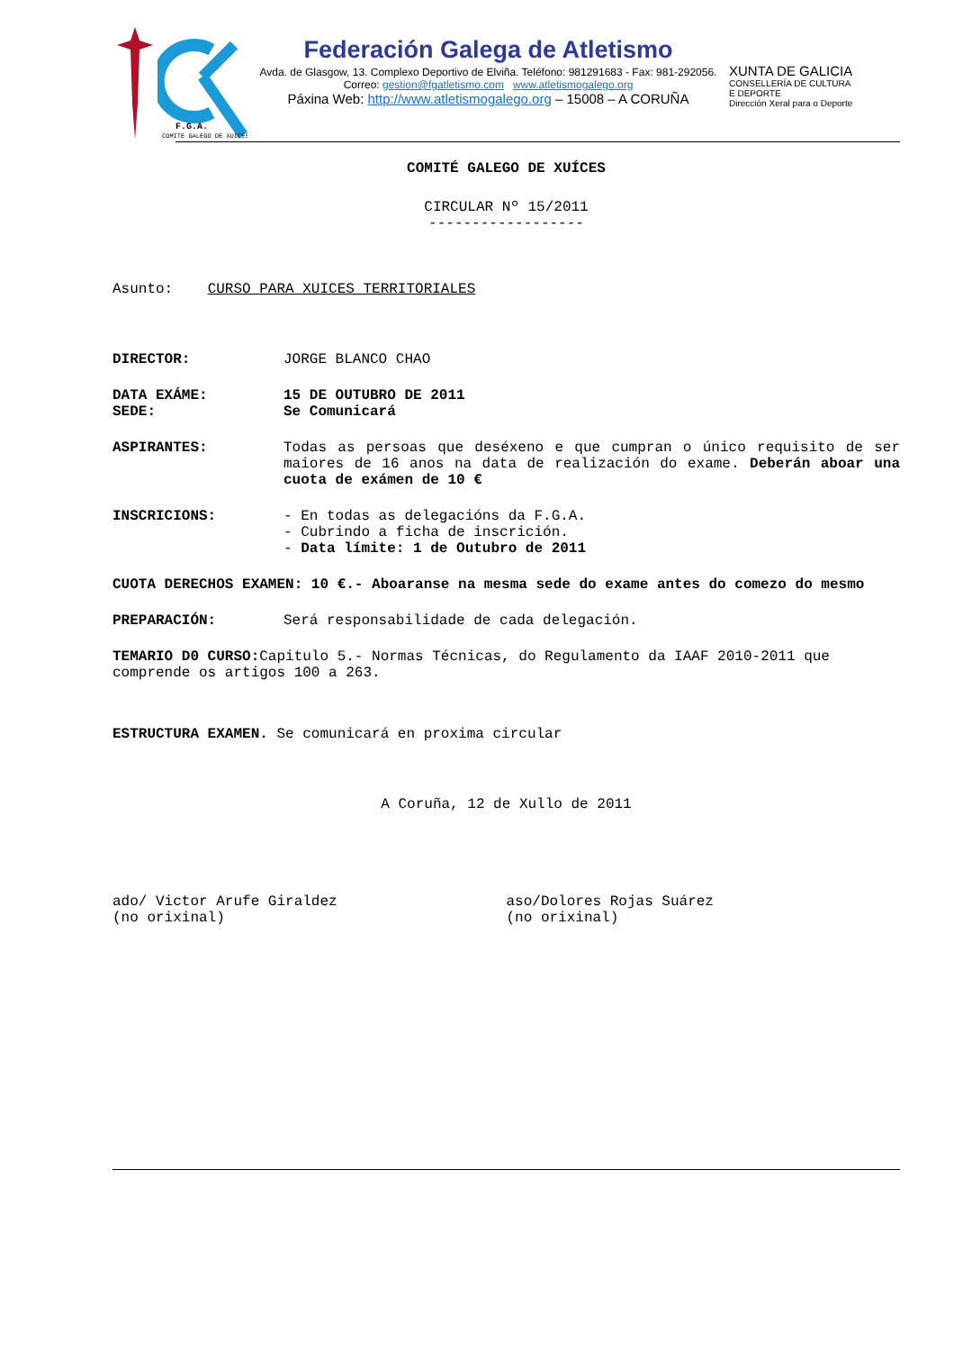F.G.A.
COMITE GALEGO DE XUICES
Federación Galega de Atletismo
Avda. de Glasgow, 13. Complexo Deportivo de Elviña. Teléfono: 981291683 - Fax: 981-292056. Correo: gestion@fgatletismo.com www.atletismogalego.org
Páxina Web: http://www.atletismogalego.org – 15008 – A CORUÑA
XUNTA DE GALICIA
CONSELLERÍA DE CULTURA
E DEPORTE
Dirección Xeral para o Deporte
COMITÉ GALEGO DE XUÍCES
CIRCULAR Nº 15/2011
------------------
Asunto: CURSO PARA XUICES TERRITORIALES
DIRECTOR: JORGE BLANCO CHAO
DATA EXÁME: 15 DE OUTUBRO DE 2011
SEDE: Se Comunicará
ASPIRANTES: Todas as persoas que deséxeno e que cumpran o único requisito de ser maiores de 16 anos na data de realización do exame. Deberán aboar una cuota de exámen de 10 €
INSCRICIONS: - En todas as delegacións da F.G.A.
- Cubrindo a ficha de inscrición.
- Data límite: 1 de Outubro de 2011
CUOTA DERECHOS EXAMEN: 10 €.- Aboaranse na mesma sede do exame antes do comezo do mesmo
PREPARACIÓN: Será responsabilidade de cada delegación.
TEMARIO D0 CURSO: Capitulo 5.- Normas Técnicas, do Regulamento da IAAF 2010-2011 que comprende os artigos 100 a 263.
ESTRUCTURA EXAMEN. Se comunicará en proxima circular
A Coruña, 12 de Xullo de 2011
ado/ Victor Arufe Giraldez
(no orixinal)
aso/Dolores Rojas Suárez
(no orixinal)